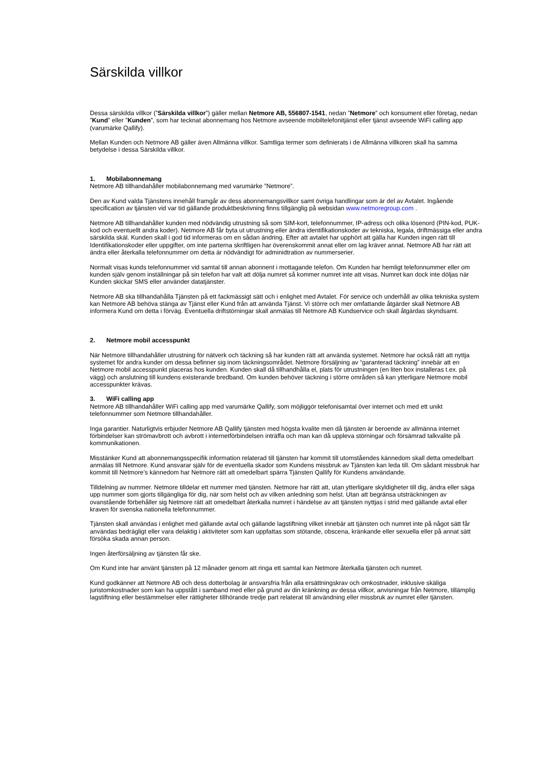Särskilda villkor
Dessa särskilda villkor (”Särskilda villkor”) gäller mellan Netmore AB, 556807-1541, nedan ”Netmore” och konsument eller företag, nedan ”Kund” eller ”Kunden”, som har tecknat abonnemang hos Netmore avseende mobiltelefonitjänst eller tjänst avseende WiFi calling app (varumärke Qallify).
Mellan Kunden och Netmore AB gäller även Allmänna villkor. Samtliga termer som definierats i de Allmänna villkoren skall ha samma betydelse i dessa Särskilda villkor.
1. Mobilabonnemang
Netmore AB tillhandahåller mobilabonnemang med varumärke ”Netmore”.
Den av Kund valda Tjänstens innehåll framgår av dess abonnemangsvillkor samt övriga handlingar som är del av Avtalet. Ingående specification av tjänsten vid var tid gällande produktbeskrivning finns tillgänglig på websidan www.netmoregroup.com .
Netmore AB tillhandahåller kunden med nödvändig utrustning så som SIM-kort, telefonnummer, IP-adress och olika lösenord (PIN-kod, PUK-kod och eventuellt andra koder). Netmore AB får byta ut utrustning eller ändra identifikationskoder av tekniska, legala, driftmässiga eller andra särskilda skäl. Kunden skall i god tid informeras om en sådan ändring. Efter att avtalet har upphört att gälla har Kunden ingen rätt till Identifikationskoder eller uppgifter, om inte parterna skriftligen har överenskommit annat eller om lag kräver annat. Netmore AB har rätt att ändra eller återkalla telefonnummer om detta är nödvändigt för adminidtration av nummerserier.
Normalt visas kunds telefonnummer vid samtal till annan abonnent i mottagande telefon. Om Kunden har hemligt telefonnummer eller om kunden själv genom inställningar på sin telefon har valt att dölja numret så kommer numret inte att visas. Numret kan dock inte döljas när Kunden skickar SMS eller använder datatjänster.
Netmore AB ska tillhandahålla Tjänsten på ett fackmässigt sätt och i enlighet med Avtalet. För service och underhåll av olika tekniska system kan Netmore AB behöva stänga av Tjänst eller Kund från att använda Tjänst. Vi större och mer omfattande åtgärder skall Netmore AB informera Kund om detta i förväg. Eventuella driftstörningar skall anmälas till Netmore AB Kundservice och skall åtgärdas skyndsamt.
2. Netmore mobil accesspunkt
När Netmore tillhandahåller utrustning för nätverk och täckning så har kunden rätt att använda systemet. Netmore har också rätt att nyttja systemet för andra kunder om dessa befinner sig inom täckningsområdet. Netmore försäljning av “garanterad täckning” innebär att en Netmore mobil accesspunkt placeras hos kunden. Kunden skall då tillhandhålla el, plats för utrustningen (en liten box installeras t.ex. på vägg) och anslutning till kundens existerande bredband. Om kunden behöver täckning i större områden så kan ytterligare Netmore mobil accesspunkter krävas.
3. WiFi calling app
Netmore AB tillhandahåller WiFi calling app med varumärke Qallify, som möjliggör telefonisamtal över internet och med ett unikt telefonnummer som Netmore tillhandahåller.
Inga garantier. Naturligtvis erbjuder Netmore AB Qallify tjänsten med högsta kvalite men då tjänsten är beroende av allmänna internet förbindelser kan strömavbrott och avbrott i internetförbindelsen inträffa och man kan då uppleva störningar och försämrad talkvalite på kommunikationen.
Misstänker Kund att abonnemangsspecifik information relaterad till tjänsten har kommit till utomståendes kännedom skall detta omedelbart anmälas till Netmore. Kund ansvarar själv för de eventuella skador som Kundens missbruk av Tjänsten kan leda till. Om sådant missbruk har kommit till Netmore’s kännedom har Netmore rätt att omedelbart spärra Tjänsten Qallify för Kundens användande.
Tilldelning av nummer. Netmore tilldelar ett nummer med tjänsten. Netmore har rätt att, utan ytterligare skyldigheter till dig, ändra eller säga upp nummer som gjorts tillgängliga för dig, när som helst och av vilken anledning som helst. Utan att begränsa utsträckningen av ovanstående förbehåller sig Netmore rätt att omedelbart återkalla numret i händelse av att tjänsten nyttjas i strid med gällande avtal eller kraven för svenska nationella telefonnummer.
Tjänsten skall användas i enlighet med gällande avtal och gällande lagstiftning vilket innebär att tjänsten och numret inte på något sätt får användas bedrägligt eller vara delaktig i aktiviteter som kan uppfattas som stötande, obscena, kränkande eller sexuella eller på annat sätt försöka skada annan person.
Ingen återförsäljning av tjänsten får ske.
Om Kund inte har använt tjänsten på 12 månader genom att ringa ett samtal kan Netmore återkalla tjänsten och numret.
Kund godkänner att Netmore AB och dess dotterbolag är ansvarsfria från alla ersättningskrav och omkostnader, inklusive skäliga juristomkostnader som kan ha uppstått i samband med eller på grund av din kränkning av dessa villkor, anvisningar från Netmore, tillämplig lagstiftning eller bestämmelser eller rättigheter tillhörande tredje part relaterat till användning eller missbruk av numret eller tjänsten.